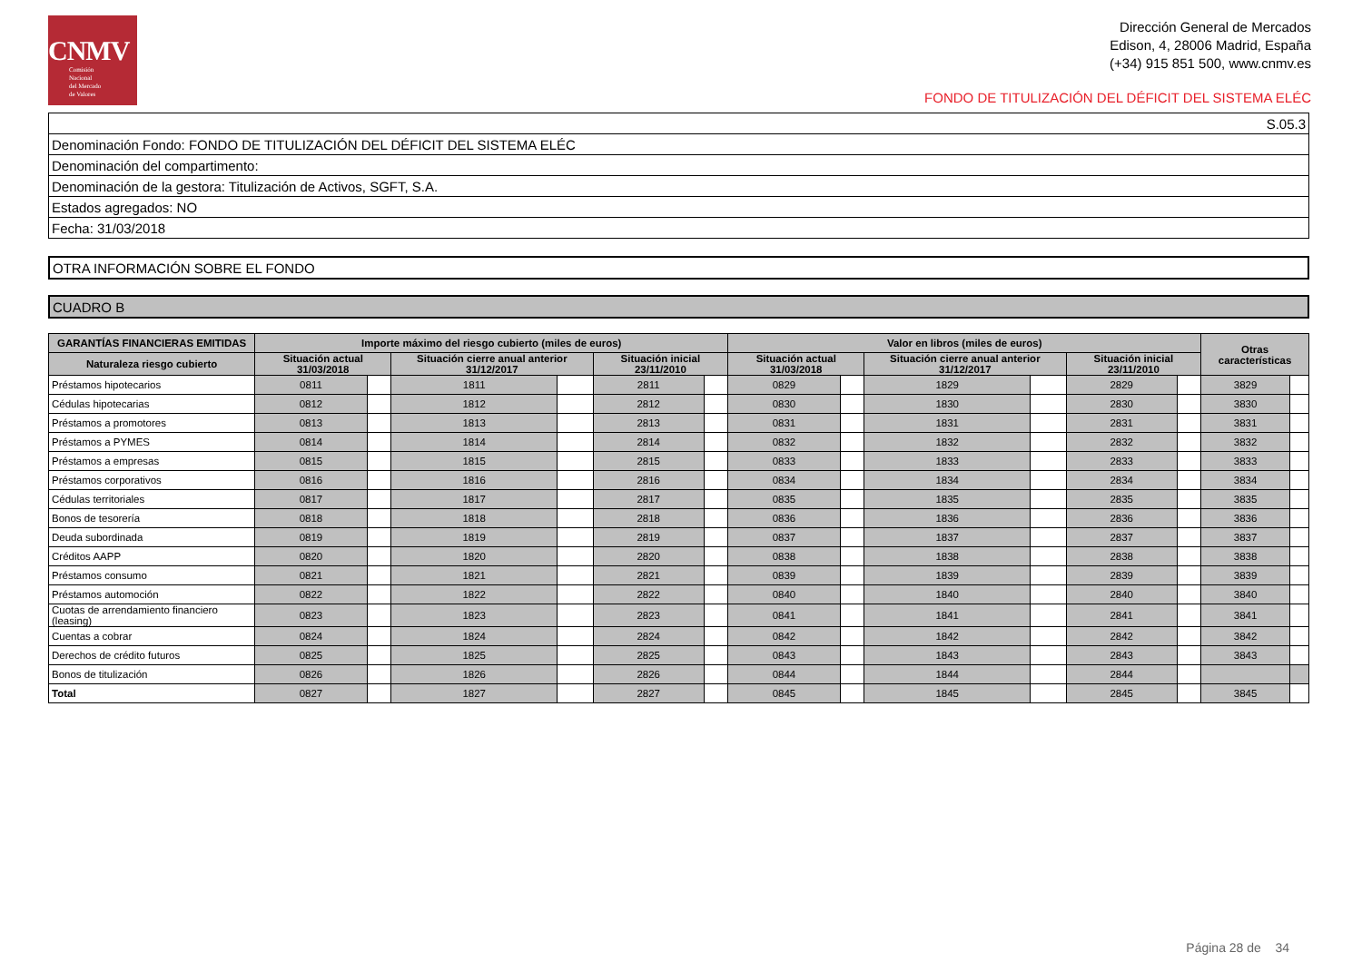CNMV
Comisión
Nacional
del Mercado
de Valores
Dirección General de Mercados
Edison, 4, 28006 Madrid, España
(+34) 915 851 500, www.cnmv.es
FONDO DE TITULIZACIÓN DEL DÉFICIT DEL SISTEMA ELÉC
| S.05.3 |
| Denominación Fondo: FONDO DE TITULIZACIÓN DEL DÉFICIT DEL SISTEMA ELÉC |
| Denominación del compartimento: |
| Denominación de la gestora: Titulización de Activos, SGFT, S.A. |
| Estados agregados: NO |
| Fecha: 31/03/2018 |
| OTRA INFORMACIÓN SOBRE EL FONDO |
| CUADRO B |
| GARANTÍAS FINANCIERAS EMITIDAS | Importe máximo del riesgo cubierto (miles de euros) | | | | | | Valor en libros (miles de euros) | | | | | | Otras características | |
| --- | --- | --- | --- | --- | --- | --- | --- | --- | --- | --- | --- | --- | --- | --- |
| Naturaleza riesgo cubierto | Situación actual 31/03/2018 | | Situación cierre anual anterior 31/12/2017 | | Situación inicial 23/11/2010 | | Situación actual 31/03/2018 | | Situación cierre anual anterior 31/12/2017 | | Situación inicial 23/11/2010 | | | |
| Préstamos hipotecarios | 0811 | | 1811 | | 2811 | | 0829 | | 1829 | | 2829 | | 3829 | |
| Cédulas hipotecarias | 0812 | | 1812 | | 2812 | | 0830 | | 1830 | | 2830 | | 3830 | |
| Préstamos a promotores | 0813 | | 1813 | | 2813 | | 0831 | | 1831 | | 2831 | | 3831 | |
| Préstamos a PYMES | 0814 | | 1814 | | 2814 | | 0832 | | 1832 | | 2832 | | 3832 | |
| Préstamos a empresas | 0815 | | 1815 | | 2815 | | 0833 | | 1833 | | 2833 | | 3833 | |
| Préstamos corporativos | 0816 | | 1816 | | 2816 | | 0834 | | 1834 | | 2834 | | 3834 | |
| Cédulas territoriales | 0817 | | 1817 | | 2817 | | 0835 | | 1835 | | 2835 | | 3835 | |
| Bonos de tesorería | 0818 | | 1818 | | 2818 | | 0836 | | 1836 | | 2836 | | 3836 | |
| Deuda subordinada | 0819 | | 1819 | | 2819 | | 0837 | | 1837 | | 2837 | | 3837 | |
| Créditos AAPP | 0820 | | 1820 | | 2820 | | 0838 | | 1838 | | 2838 | | 3838 | |
| Préstamos consumo | 0821 | | 1821 | | 2821 | | 0839 | | 1839 | | 2839 | | 3839 | |
| Préstamos automoción | 0822 | | 1822 | | 2822 | | 0840 | | 1840 | | 2840 | | 3840 | |
| Cuotas de arrendamiento financiero (leasing) | 0823 | | 1823 | | 2823 | | 0841 | | 1841 | | 2841 | | 3841 | |
| Cuentas a cobrar | 0824 | | 1824 | | 2824 | | 0842 | | 1842 | | 2842 | | 3842 | |
| Derechos de crédito futuros | 0825 | | 1825 | | 2825 | | 0843 | | 1843 | | 2843 | | 3843 | |
| Bonos de titulización | 0826 | | 1826 | | 2826 | | 0844 | | 1844 | | 2844 | | | |
| Total | 0827 | | 1827 | | 2827 | | 0845 | | 1845 | | 2845 | | 3845 | |
Página 28 de 34